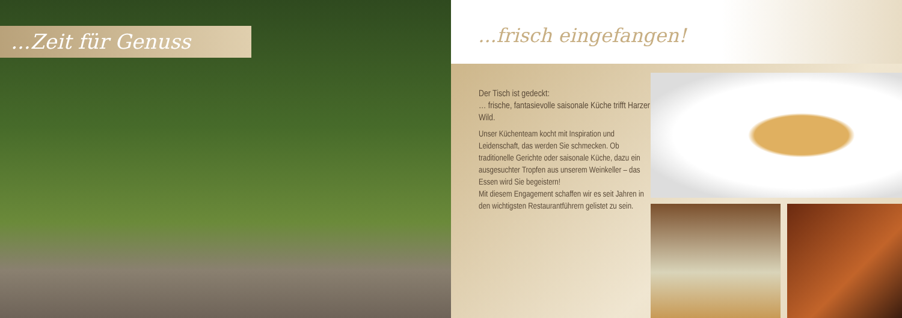...Zeit für Genuss
...frisch eingefangen!
Der Tisch ist gedeckt:
… frische, fantasievolle saisonale Küche trifft Harzer Wild.
Unser Küchenteam kocht mit Inspiration und Leidenschaft, das werden Sie schmecken. Ob traditionelle Gerichte oder saisonale Küche, dazu ein ausgesuchter Tropfen aus unserem Weinkeller – das Essen wird Sie begeistern!
Mit diesem Engagement schaffen wir es seit Jahren in den wichtigsten Restaurant­führern gelistet zu sein.